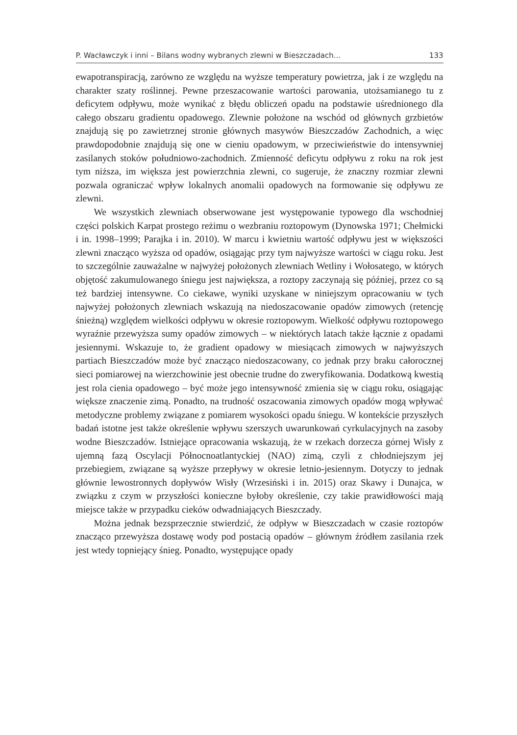P. Wacławczyk i inni – Bilans wodny wybranych zlewni w Bieszczadach... 133
ewapotranspiracją, zarówno ze względu na wyższe temperatury powietrza, jak i ze względu na charakter szaty roślinnej. Pewne przeszacowanie wartości parowania, utożsamianego tu z deficytem odpływu, może wynikać z błędu obliczeń opadu na podstawie uśrednionego dla całego obszaru gradientu opadowego. Zlewnie położone na wschód od głównych grzbietów znajdują się po zawietrznej stronie głównych masywów Bieszczadów Zachodnich, a więc prawdopodobnie znajdują się one w cieniu opadowym, w przeciwieństwie do intensywniej zasilanych stoków południowo-zachodnich. Zmienność deficytu odpływu z roku na rok jest tym niższa, im większa jest powierzchnia zlewni, co sugeruje, że znaczny rozmiar zlewni pozwala ograniczać wpływ lokalnych anomalii opadowych na formowanie się odpływu ze zlewni.
We wszystkich zlewniach obserwowane jest występowanie typowego dla wschodniej części polskich Karpat prostego reżimu o wezbraniu roztopowym (Dynowska 1971; Chełmicki i in. 1998–1999; Parajka i in. 2010). W marcu i kwietniu wartość odpływu jest w większości zlewni znacząco wyższa od opadów, osiągając przy tym najwyższe wartości w ciągu roku. Jest to szczególnie zauważalne w najwyżej położonych zlewniach Wetliny i Wołosatego, w których objętość zakumulowanego śniegu jest największa, a roztopy zaczynają się później, przez co są też bardziej intensywne. Co ciekawe, wyniki uzyskane w niniejszym opracowaniu w tych najwyżej położonych zlewniach wskazują na niedoszacowanie opadów zimowych (retencję śnieżną) względem wielkości odpływu w okresie roztopowym. Wielkość odpływu roztopowego wyraźnie przewyższa sumy opadów zimowych – w niektórych latach także łącznie z opadami jesiennymi. Wskazuje to, że gradient opadowy w miesiącach zimowych w najwyższych partiach Bieszczadów może być znacząco niedoszacowany, co jednak przy braku całorocznej sieci pomiarowej na wierzchowinie jest obecnie trudne do zweryfikowania. Dodatkową kwestią jest rola cienia opadowego – być może jego intensywność zmienia się w ciągu roku, osiągając większe znaczenie zimą. Ponadto, na trudność oszacowania zimowych opadów mogą wpływać metodyczne problemy związane z pomiarem wysokości opadu śniegu. W kontekście przyszłych badań istotne jest także określenie wpływu szerszych uwarunkowań cyrkulacyjnych na zasoby wodne Bieszczadów. Istniejące opracowania wskazują, że w rzekach dorzecza górnej Wisły z ujemną fazą Oscylacji Północnoatlantyckiej (NAO) zimą, czyli z chłodniejszym jej przebiegiem, związane są wyższe przepływy w okresie letnio-jesiennym. Dotyczy to jednak głównie lewostronnych dopływów Wisły (Wrzesiński i in. 2015) oraz Skawy i Dunajca, w związku z czym w przyszłości konieczne byłoby określenie, czy takie prawidłowości mają miejsce także w przypadku cieków odwadniających Bieszczady.
Można jednak bezsprzecznie stwierdzić, że odpływ w Bieszczadach w czasie roztopów znacząco przewyższa dostawę wody pod postacią opadów – głównym źródłem zasilania rzek jest wtedy topniejący śnieg. Ponadto, występujące opady